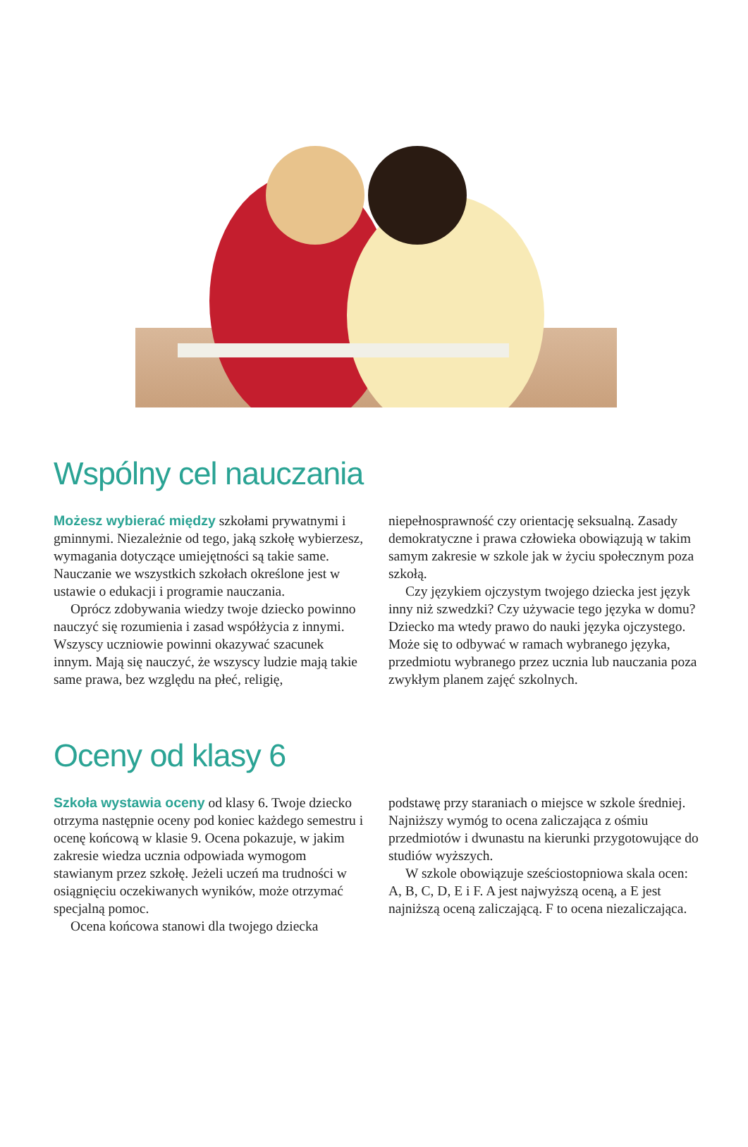Wspólny cel nauczania
Możesz wybierać między szkołami prywatnymi i gminnymi. Niezależnie od tego, jaką szkołę wybierzesz, wymagania dotyczące umiejętności są takie same. Nauczanie we wszystkich szkołach określone jest w ustawie o edukacji i programie nauczania.
Oprócz zdobywania wiedzy twoje dziecko powinno nauczyć się rozumienia i zasad współżycia z innymi. Wszyscy uczniowie powinni okazywać szacunek innym. Mają się nauczyć, że wszyscy ludzie mają takie same prawa, bez względu na płeć, religię,
niepełnosprawność czy orientację seksualną. Zasady demokratyczne i prawa człowieka obowiązują w takim samym zakresie w szkole jak w życiu społecznym poza szkołą.
Czy językiem ojczystym twojego dziecka jest język inny niż szwedzki? Czy używacie tego języka w domu? Dziecko ma wtedy prawo do nauki języka ojczystego. Może się to odbywać w ramach wybranego języka, przedmiotu wybranego przez ucznia lub nauczania poza zwykłym planem zajęć szkolnych.
Oceny od klasy 6
Szkoła wystawia oceny od klasy 6. Twoje dziecko otrzyma następnie oceny pod koniec każdego semestru i ocenę końcową w klasie 9. Ocena pokazuje, w jakim zakresie wiedza ucznia odpowiada wymogom stawianym przez szkołę. Jeżeli uczeń ma trudności w osiągnięciu oczekiwanych wyników, może otrzymać specjalną pomoc.
Ocena końcowa stanowi dla twojego dziecka
podstawę przy staraniach o miejsce w szkole średniej. Najniższy wymóg to ocena zaliczająca z ośmiu przedmiotów i dwunastu na kierunki przygotowujące do studiów wyższych.
W szkole obowiązuje sześciostopniowa skala ocen: A, B, C, D, E i F. A jest najwyższą oceną, a E jest najniższą oceną zaliczającą. F to ocena niezaliczająca.